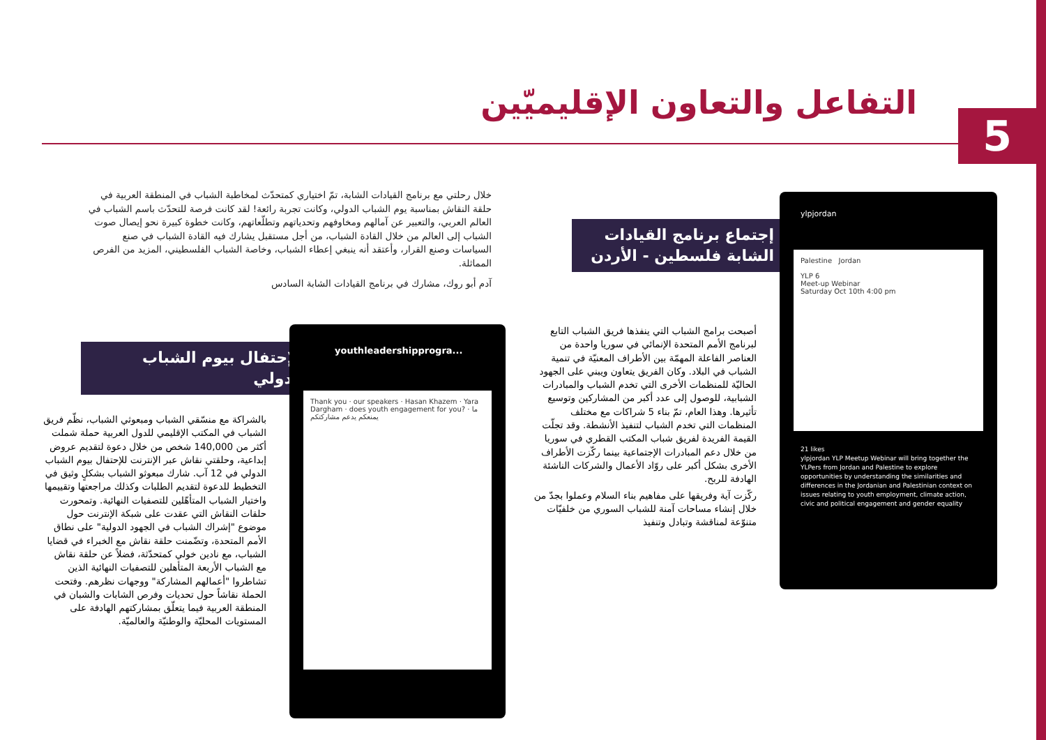5
التفاعل والتعاون الإقليميّين
خلال رحلتي مع برنامج القيادات الشابة، تمّ اختياري كمتحدّث لمخاطبة الشباب في المنطقة العربية في حلقة النقاش بمناسبة يوم الشباب الدولي، وكانت تجربة رائعة! لقد كانت فرصة للتحدّث باسم الشباب في العالم العربي، والتعبير عن آمالهم ومخاوفهم وتحدياتهم وتطلّعاتهم، وكانت خطوة كبيرة نحو إيصال صوت الشباب إلى العالم من خلال القادة الشباب، من أجل مستقبل يشارك فيه القادة الشباب في صنع السياسات وصنع القرار، وأعتقد أنه ينبغي إعطاء الشباب، وخاصة الشباب الفلسطيني، المزيد من الفرص المماثلة.
آدم أبو روك، مشارك في برنامج القيادات الشابة السادس
إجتماع برنامج القيادات الشابة فلسطين - الأردن
أصبحت برامج الشباب التي ينفذها فريق الشباب التابع لبرنامج الأمم المتحدة الإنمائي في سوريا واحدة من العناصر الفاعلة المهمّة بين الأطراف المعنيّة في تنمية الشباب في البلاد. وكان الفريق يتعاون ويبني على الجهود الحاليّة للمنظمات الأخرى التي تخدم الشباب والمبادرات الشبابية، للوصول إلى عدد أكبر من المشاركين وتوسيع تأثيرها. وهذا العام، تمّ بناء 5 شراكات مع مختلف المنظمات التي تخدم الشباب لتنفيذ الأنشطة. وقد تجلّت القيمة الفريدة لفريق شباب المكتب القطري في سوريا من خلال دعم المبادرات الإجتماعية بينما ركّزت الأطراف الأخرى بشكل أكبر على روّاد الأعمال والشركات الناشئة الهادفة للربح.
ركّزت آية وفريقها على مفاهيم بناء السلام وعملوا بجدّ من خلال إنشاء مساحات آمنة للشباب السوري من خلفيّات متنوّعة لمناقشة وتبادل وتنفيذ
الإحتفال بيوم الشباب الدولي
بالشراكة مع منسّقي الشباب ومبعوثي الشباب، نظّم فريق الشباب في المكتب الإقليمي للدول العربية حملة شملت أكثر من 140,000 شخص من خلال دعوة لتقديم عروض إبداعية، وحلقتي نقاش عبر الإنترنت للإحتفال بيوم الشباب الدولي في 12 آب. شارك مبعوثو الشباب بشكلٍ وثيق في التخطيط للدعوة لتقديم الطلبات وكذلك مراجعتها وتقييمها واختيار الشباب المتأهّلين للتصفيات النهائية. وتمحورت حلقات النقاش التي عقدت على شبكة الإنترنت حول موضوع "إشراك الشباب في الجهود الدولية" على نطاق الأمم المتحدة، وتضّمنت حلقة نقاش مع الخبراء في قضايا الشباب، مع نادين خولي كمتحدّثة، فضلاً عن حلقة نقاش مع الشباب الأربعة المتأهلين للتصفيات النهائية الذين تشاطروا "أعمالهم المشاركة" ووجهات نظرهم. وفتحت الحملة نقاشاً حول تحديات وفرص الشابات والشبان في المنطقة العربية فيما يتعلّق بمشاركتهم الهادفة على المستويات المحليّة والوطنيّة والعالميّة.
ylpjordan
Palestine Jordan
YLP 6
Meet-up Webinar
Saturday Oct 10th 4:00 pm
21 likes
ylpjordan YLP Meetup Webinar will bring together the YLPers from Jordan and Palestine to explore opportunities by understanding the similarities and differences in the Jordanian and Palestinian context on issues relating to youth employment, climate action, civic and political engagement and gender equality
youthleadershipprogra...
Thank you · our speakers · Hasan Khazem · Yara Dargham · does youth engagement for you? · ما يمنعكم يدعم مشاركتكم